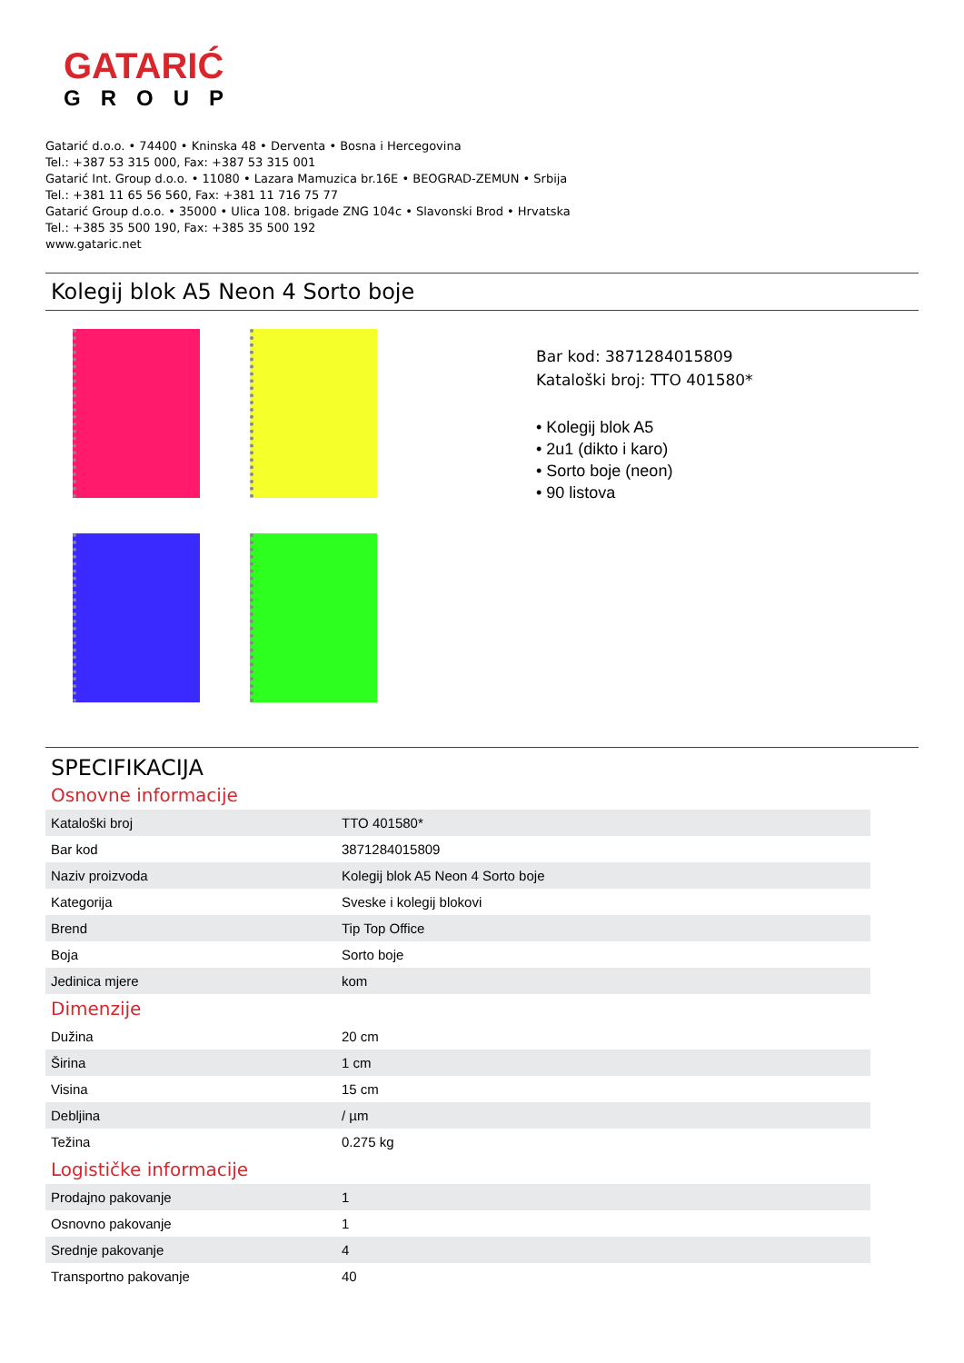GATARIĆ
GROUP
Gatarić d.o.o. • 74400 • Kninska 48 • Derventa • Bosna i Hercegovina
Tel.: +387 53 315 000, Fax: +387 53 315 001
Gatarić Int. Group d.o.o. • 11080 • Lazara Mamuzica br.16E • BEOGRAD-ZEMUN • Srbija
Tel.: +381 11 65 56 560, Fax: +381 11 716 75 77
Gatarić Group d.o.o. • 35000 • Ulica 108. brigade ZNG 104c • Slavonski Brod • Hrvatska
Tel.: +385 35 500 190, Fax: +385 35 500 192
www.gataric.net
Kolegij blok A5 Neon 4 Sorto boje
Bar kod: 3871284015809
Kataloški broj: TTO 401580*
• Kolegij blok A5
• 2u1 (dikto i karo)
• Sorto boje (neon)
• 90 listova
SPECIFIKACIJA
Osnovne informacije
| Kataloški broj | TTO 401580* |
| Bar kod | 3871284015809 |
| Naziv proizvoda | Kolegij blok A5 Neon 4 Sorto boje |
| Kategorija | Sveske i kolegij blokovi |
| Brend | Tip Top Office |
| Boja | Sorto boje |
| Jedinica mjere | kom |
Dimenzije
| Dužina | 20 cm |
| Širina | 1 cm |
| Visina | 15 cm |
| Debljina | / µm |
| Težina | 0.275 kg |
Logističke informacije
| Prodajno pakovanje | 1 |
| Osnovno pakovanje | 1 |
| Srednje pakovanje | 4 |
| Transportno pakovanje | 40 |